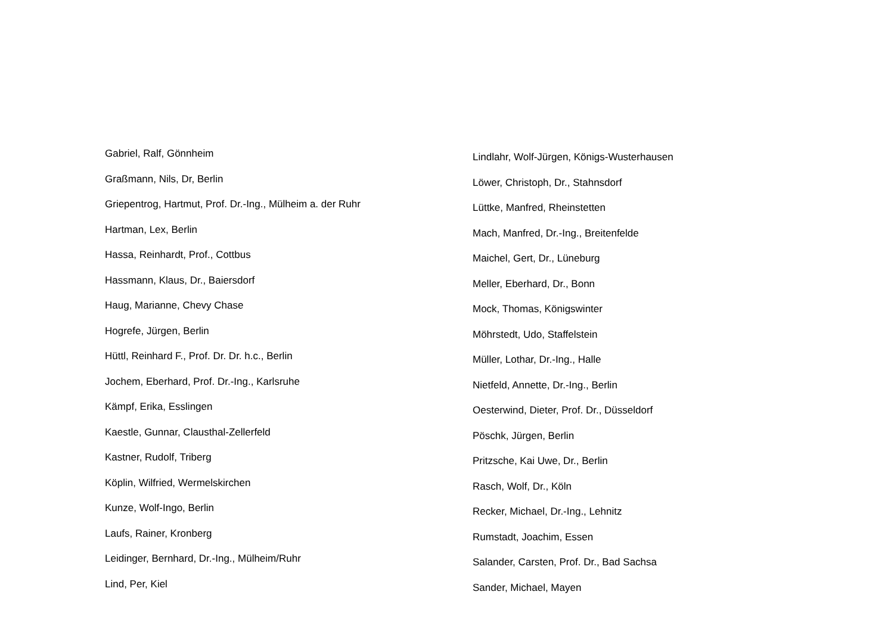Gabriel, Ralf, Gönnheim
Graßmann, Nils, Dr, Berlin
Griepentrog, Hartmut, Prof. Dr.-Ing., Mülheim a. der Ruhr
Hartman, Lex, Berlin
Hassa, Reinhardt, Prof., Cottbus
Hassmann, Klaus, Dr., Baiersdorf
Haug, Marianne, Chevy Chase
Hogrefe, Jürgen, Berlin
Hüttl, Reinhard F., Prof. Dr. Dr. h.c., Berlin
Jochem, Eberhard, Prof. Dr.-Ing., Karlsruhe
Kämpf, Erika, Esslingen
Kaestle, Gunnar, Clausthal-Zellerfeld
Kastner, Rudolf, Triberg
Köplin, Wilfried, Wermelskirchen
Kunze, Wolf-Ingo, Berlin
Laufs, Rainer, Kronberg
Leidinger, Bernhard, Dr.-Ing., Mülheim/Ruhr
Lind, Per, Kiel
Lindlahr, Wolf-Jürgen, Königs-Wusterhausen
Löwer, Christoph, Dr., Stahnsdorf
Lüttke, Manfred, Rheinstetten
Mach, Manfred, Dr.-Ing., Breitenfelde
Maichel, Gert, Dr., Lüneburg
Meller, Eberhard, Dr., Bonn
Mock, Thomas, Königswinter
Möhrstedt, Udo, Staffelstein
Müller, Lothar, Dr.-Ing., Halle
Nietfeld, Annette, Dr.-Ing., Berlin
Oesterwind, Dieter, Prof. Dr., Düsseldorf
Pöschk, Jürgen, Berlin
Pritzsche, Kai Uwe, Dr., Berlin
Rasch, Wolf, Dr., Köln
Recker, Michael, Dr.-Ing., Lehnitz
Rumstadt, Joachim, Essen
Salander, Carsten, Prof. Dr., Bad Sachsa
Sander, Michael, Mayen